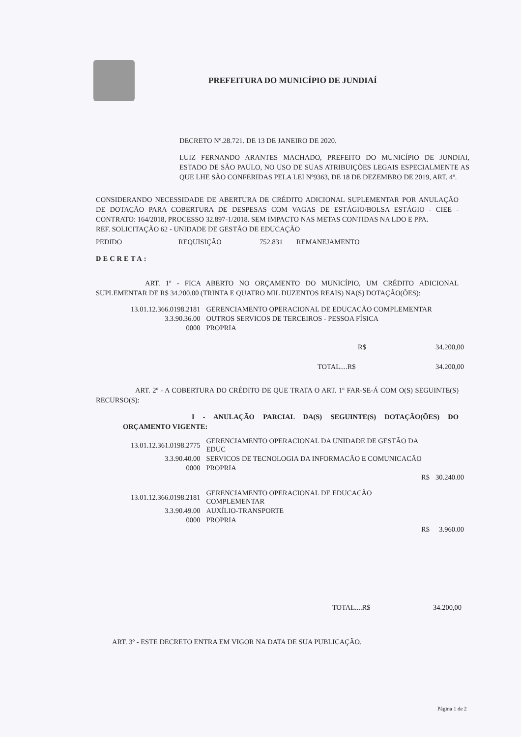PREFEITURA DO MUNICÍPIO DE JUNDIAÍ
DECRETO Nº.28.721. DE 13 DE JANEIRO DE 2020.
LUIZ FERNANDO ARANTES MACHADO, PREFEITO DO MUNICÍPIO DE JUNDIAI, ESTADO DE SÃO PAULO, NO USO DE SUAS ATRIBUIÇÕES LEGAIS ESPECIALMENTE AS QUE LHE SÃO CONFERIDAS PELA LEI Nº9363, DE 18 DE DEZEMBRO DE 2019, ART. 4º.
CONSIDERANDO NECESSIDADE DE ABERTURA DE CRÉDITO ADICIONAL SUPLEMENTAR POR ANULAÇÃO DE DOTAÇÃO PARA COBERTURA DE DESPESAS COM VAGAS DE ESTÁGIO/BOLSA ESTÁGIO - CIEE - CONTRATO: 164/2018, PROCESSO 32.897-1/2018. SEM IMPACTO NAS METAS CONTIDAS NA LDO E PPA.
REF. SOLICITAÇÃO 62 - UNIDADE DE GESTÃO DE EDUCAÇÃO
PEDIDO REQUISIÇÃO 752.831 REMANEJAMENTO
DECRETA:
ART. 1º - FICA ABERTO NO ORÇAMENTO DO MUNICÍPIO, UM CRÉDITO ADICIONAL SUPLEMENTAR DE R$ 34.200,00 (TRINTA E QUATRO MIL DUZENTOS REAIS) NA(S) DOTAÇÃO(ÕES):
| 13.01.12.366.0198.2181 | GERENCIAMENTO OPERACIONAL DE EDUCACÃO COMPLEMENTAR |
| 3.3.90.36.00 | OUTROS SERVICOS DE TERCEIROS - PESSOA FÍSICA |
| 0000 | PROPRIA |
| R$ | 34.200,00 |
| TOTAL....R$ | 34.200,00 |
ART. 2º - A COBERTURA DO CRÉDITO DE QUE TRATA O ART. 1º FAR-SE-Á COM O(S) SEGUINTE(S) RECURSO(S):
I - ANULAÇÃO PARCIAL DA(S) SEGUINTE(S) DOTAÇÃO(ÕES) DO ORÇAMENTO VIGENTE:
| 13.01.12.361.0198.2775 | GERENCIAMENTO OPERACIONAL DA UNIDADE DE GESTÃO DA EDUC | |
| 3.3.90.40.00 | SERVICOS DE TECNOLOGIA DA INFORMACÃO E COMUNICACÃO | |
| 0000 | PROPRIA | |
| | R$ | 30.240.00 |
| 13.01.12.366.0198.2181 | GERENCIAMENTO OPERACIONAL DE EDUCACÃO COMPLEMENTAR | |
| 3.3.90.49.00 | AUXÍLIO-TRANSPORTE | |
| 0000 | PROPRIA | |
| | R$ | 3.960.00 |
| TOTAL....R$ | 34.200,00 |
ART. 3º - ESTE DECRETO ENTRA EM VIGOR NA DATA DE SUA PUBLICAÇÃO.
Página 1 de 2